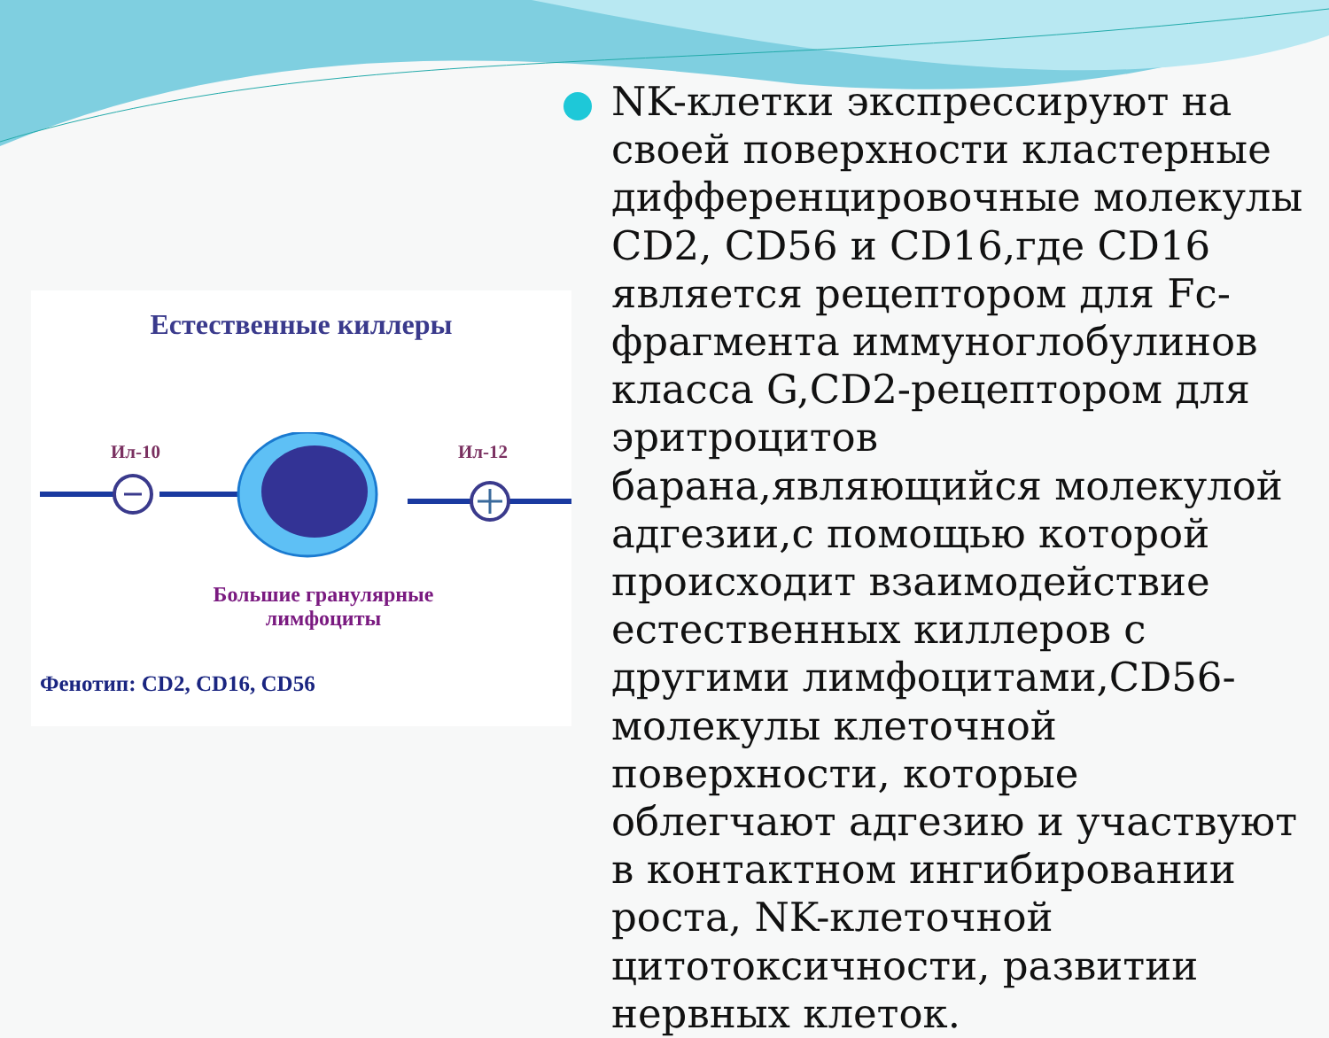Естественные киллеры
Ил-10 Ил-12
Большие гранулярные лимфоциты
Фенотип: CD2, CD16, CD56
NK-клетки экспрессируют на своей поверхности кластерные дифференцировочные молекулы CD2, CD56 и CD16,где CD16 является рецептором для Fc-фрагмента иммуноглобулинов класса G,CD2-рецептором для эритроцитов барана,являющийся молекулой адгезии,с помощью которой происходит взаимодействие естественных киллеров с другими лимфоцитами,CD56- молекулы клеточной поверхности, которые облегчают адгезию и участвуют в контактном ингибировании роста, NK-клеточной цитотоксичности, развитии нервных клеток.